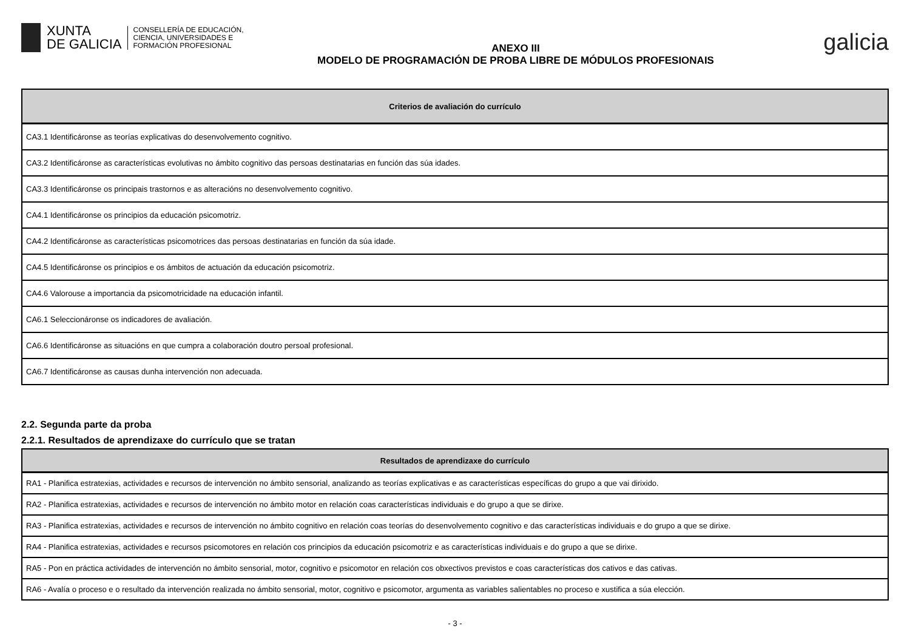XUNTA
DE GALICIA
CONSELLERÍA DE EDUCACIÓN,
CIENCIA, UNIVERSIDADES E
FORMACIÓN PROFESIONAL
ANEXO III
MODELO DE PROGRAMACIÓN DE PROBA LIBRE DE MÓDULOS PROFESIONAIS
galicia
| Criterios de avaliación do currículo |
| --- |
| CA3.1 Identificáronse as teorías explicativas do desenvolvemento cognitivo. |
| CA3.2 Identificáronse as características evolutivas no ámbito cognitivo das persoas destinatarias en función das súa idades. |
| CA3.3 Identificáronse os principais trastornos e as alteracións no desenvolvemento cognitivo. |
| CA4.1 Identificáronse os principios da educación psicomotriz. |
| CA4.2 Identificáronse as características psicomotrices das persoas destinatarias en función da súa idade. |
| CA4.5 Identificáronse os principios e os ámbitos de actuación da educación psicomotriz. |
| CA4.6 Valorouse a importancia da psicomotricidade na educación infantil. |
| CA6.1 Seleccionáronse os indicadores de avaliación. |
| CA6.6 Identificáronse as situacións en que cumpra a colaboración doutro persoal profesional. |
| CA6.7 Identificáronse as causas dunha intervención non adecuada. |
2.2. Segunda parte da proba
2.2.1. Resultados de aprendizaxe do currículo que se tratan
| Resultados de aprendizaxe do currículo |
| --- |
| RA1 - Planifica estratexias, actividades e recursos de intervención no ámbito sensorial, analizando as teorías explicativas e as características específicas do grupo a que vai dirixido. |
| RA2 - Planifica estratexias, actividades e recursos de intervención no ámbito motor en relación coas características individuais e do grupo a que se dirixe. |
| RA3 - Planifica estratexias, actividades e recursos de intervención no ámbito cognitivo en relación coas teorías do desenvolvemento cognitivo e das características individuais e do grupo a que se dirixe. |
| RA4 - Planifica estratexias, actividades e recursos psicomotores en relación cos principios da educación psicomotriz e as características individuais e do grupo a que se dirixe. |
| RA5 - Pon en práctica actividades de intervención no ámbito sensorial, motor, cognitivo e psicomotor en relación cos obxectivos previstos e coas características dos cativos e das cativas. |
| RA6 - Avalía o proceso e o resultado da intervención realizada no ámbito sensorial, motor, cognitivo e psicomotor, argumenta as variables salientables no proceso e xustifica a súa elección. |
- 3 -